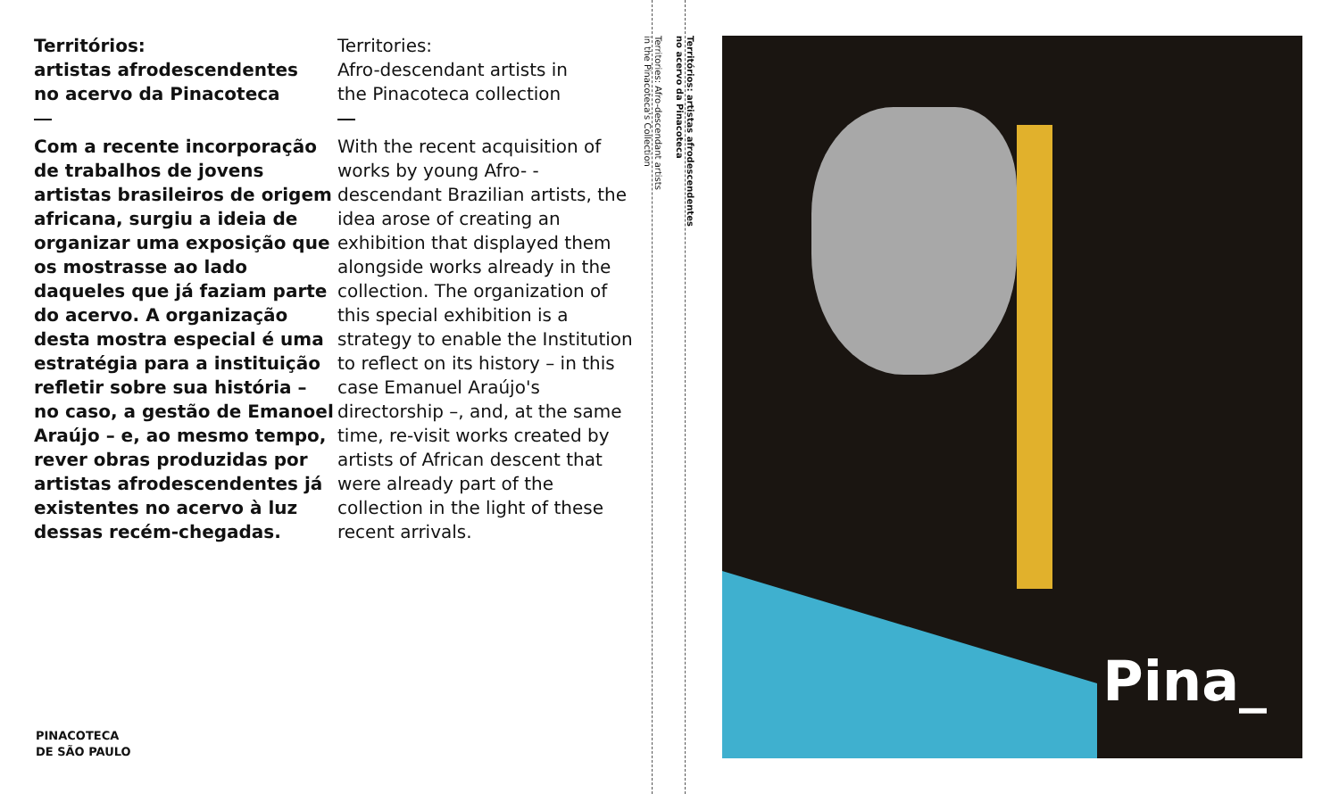Territórios:
artistas afrodescendentes
no acervo da Pinacoteca
Com a recente incorporação de trabalhos de jovens artistas brasileiros de origem africana, surgiu a ideia de organizar uma exposição que os mostrasse ao lado daqueles que já faziam parte do acervo. A organização desta mostra especial é uma estratégia para a instituição refletir sobre sua história – no caso, a gestão de Emanoel Araújo – e, ao mesmo tempo, rever obras produzidas por artistas afrodescendentes já existentes no acervo à luz dessas recém-chegadas.
Territories:
Afro-descendant artists in
the Pinacoteca collection
With the recent acquisition of works by young Afro- -descendant Brazilian artists, the idea arose of creating an exhibition that displayed them alongside works already in the collection. The organization of this special exhibition is a strategy to enable the Institution to reflect on its history – in this case Emanuel Araújo's directorship –, and, at the same time, re-visit works created by artists of African descent that were already part of the collection in the light of these recent arrivals.
PINACOTECA
DE SÃO PAULO
Territórios: artistas afrodescendentes
no acervo da Pinacoteca
Territories: Afro-descendant artists
in the Pinacoteca's Collection
Pina_